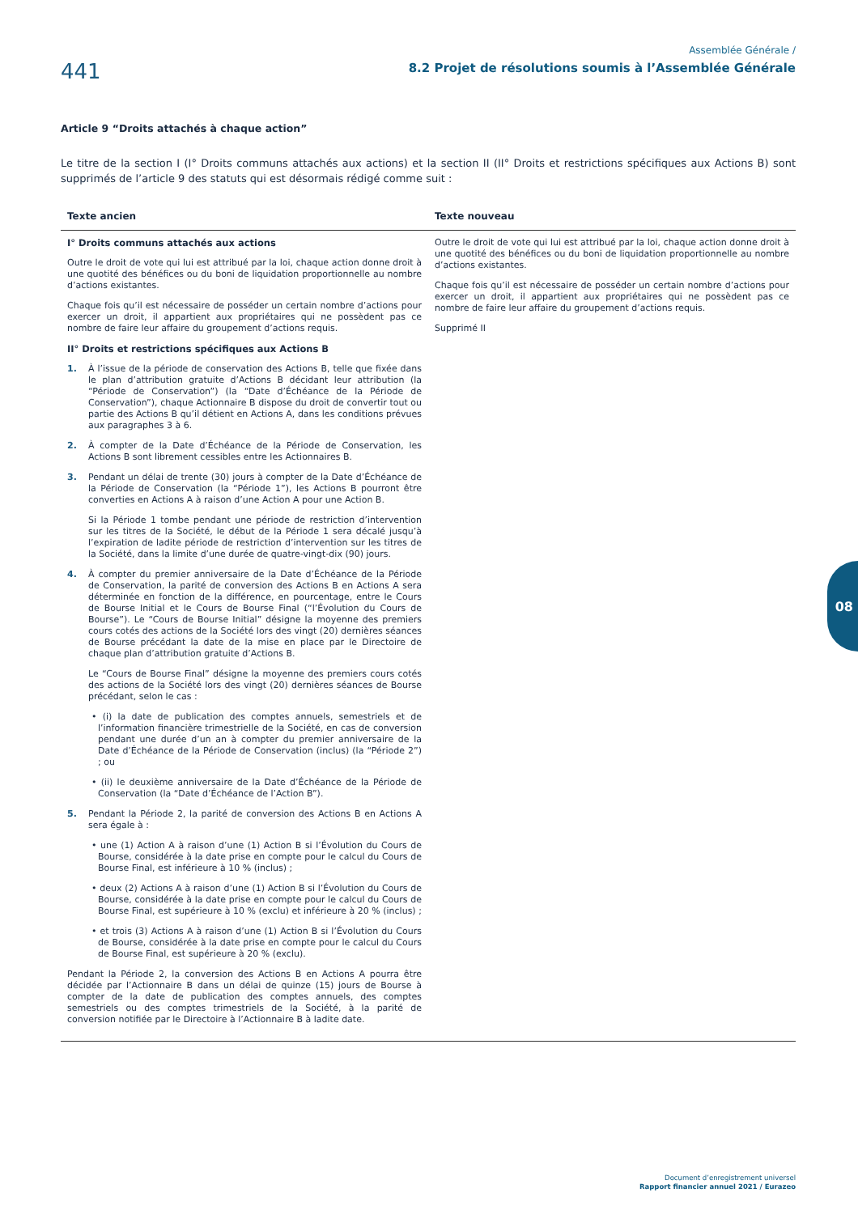441
Assemblée Générale /
8.2 Projet de résolutions soumis à l’Assemblée Générale
Article 9 “Droits attachés à chaque action”
Le titre de la section I (I° Droits communs attachés aux actions) et la section II (II° Droits et restrictions spécifiques aux Actions B) sont supprimés de l’article 9 des statuts qui est désormais rédigé comme suit :
| Texte ancien | Texte nouveau |
| --- | --- |
| I° Droits communs attachés aux actions Outre le droit de vote qui lui est attribué par la loi, chaque action donne droit à une quotité des bénéfices ou du boni de liquidation proportionnelle au nombre d’actions existantes. Chaque fois qu’il est nécessaire de posséder un certain nombre d’actions pour exercer un droit, il appartient aux propriétaires qui ne possèdent pas ce nombre de faire leur affaire du groupement d’actions requis. II° Droits et restrictions spécifiques aux Actions B 1. À l’issue de la période de conservation des Actions B, telle que fixée dans le plan d’attribution gratuite d’Actions B décidant leur attribution (la “Période de Conservation”) (la “Date d’Échéance de la Période de Conservation”), chaque Actionnaire B dispose du droit de convertir tout ou partie des Actions B qu’il détient en Actions A, dans les conditions prévues aux paragraphes 3 à 6. 2. À compter de la Date d’Échéance de la Période de Conservation, les Actions B sont librement cessibles entre les Actionnaires B. 3. Pendant un délai de trente (30) jours à compter de la Date d’Échéance de la Période de Conservation (la “Période 1”), les Actions B pourront être converties en Actions A à raison d’une Action A pour une Action B. Si la Période 1 tombe pendant une période de restriction d’intervention sur les titres de la Société, le début de la Période 1 sera décalé jusqu’à l’expiration de ladite période de restriction d’intervention sur les titres de la Société, dans la limite d’une durée de quatre-vingt-dix (90) jours. 4. À compter du premier anniversaire de la Date d’Échéance de la Période de Conservation, la parité de conversion des Actions B en Actions A sera déterminée en fonction de la différence, en pourcentage, entre le Cours de Bourse Initial et le Cours de Bourse Final (“l’Évolution du Cours de Bourse”). Le “Cours de Bourse Initial” désigne la moyenne des premiers cours cotés des actions de la Société lors des vingt (20) dernières séances de Bourse précédant la date de la mise en place par le Directoire de chaque plan d’attribution gratuite d’Actions B. Le “Cours de Bourse Final” désigne la moyenne des premiers cours cotés des actions de la Société lors des vingt (20) dernières séances de Bourse précédant, selon le cas : • (i) la date de publication des comptes annuels, semestriels et de l’information financière trimestrielle de la Société, en cas de conversion pendant une durée d’un an à compter du premier anniversaire de la Date d’Échéance de la Période de Conservation (inclus) (la “Période 2”) ; ou • (ii) le deuxième anniversaire de la Date d’Échéance de la Période de Conservation (la “Date d’Échéance de l’Action B”). 5. Pendant la Période 2, la parité de conversion des Actions B en Actions A sera égale à : • une (1) Action A à raison d’une (1) Action B si l’Évolution du Cours de Bourse, considérée à la date prise en compte pour le calcul du Cours de Bourse Final, est inférieure à 10 % (inclus) ; • deux (2) Actions A à raison d’une (1) Action B si l’Évolution du Cours de Bourse, considérée à la date prise en compte pour le calcul du Cours de Bourse Final, est supérieure à 10 % (exclu) et inférieure à 20 % (inclus) ; • et trois (3) Actions A à raison d’une (1) Action B si l’Évolution du Cours de Bourse, considérée à la date prise en compte pour le calcul du Cours de Bourse Final, est supérieure à 20 % (exclu). Pendant la Période 2, la conversion des Actions B en Actions A pourra être décidée par l’Actionnaire B dans un délai de quinze (15) jours de Bourse à compter de la date de publication des comptes annuels, des comptes semestriels ou des comptes trimestriels de la Société, à la parité de conversion notifiée par le Directoire à l’Actionnaire B à ladite date. | Outre le droit de vote qui lui est attribué par la loi, chaque action donne droit à une quotité des bénéfices ou du boni de liquidation proportionnelle au nombre d’actions existantes. Chaque fois qu’il est nécessaire de posséder un certain nombre d’actions pour exercer un droit, il appartient aux propriétaires qui ne possèdent pas ce nombre de faire leur affaire du groupement d’actions requis. Supprimé II |
08
Document d’enregistrement universel
Rapport financier annuel 2021 / Eurazeo